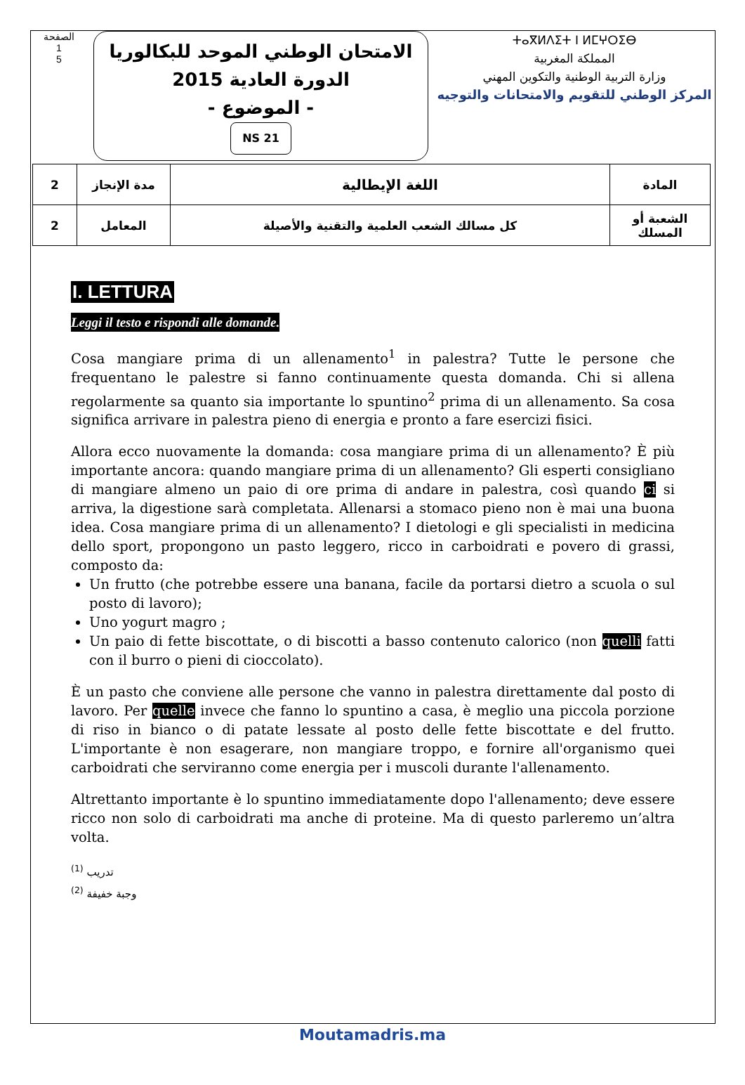الصفحة
1
5
الامتحان الوطني الموحد للبكالوريا
الدورة العادية 2015
- الموضوع -
NS 21
ⵜⴰⴳⵍⴷⵉⵜ ⵏ ⵍⵎⵖⵔⵉⴱ
المملكة المغربية
وزارة التربية الوطنية والتكوين المهني
المركز الوطني للتقويم والامتحانات والتوجيه
| 2 | مدة الإنجاز | اللغة الإيطالية | المادة |
| 2 | المعامل | كل مسالك الشعب العلمية والتقنية والأصيلة | الشعبة أو المسلك |
I. LETTURA
Leggi il testo e rispondi alle domande.
Cosa mangiare prima di un allenamento<sup>1</sup> in palestra? Tutte le persone che frequentano le palestre si fanno continuamente questa domanda. Chi si allena regolarmente sa quanto sia importante lo spuntino<sup>2</sup> prima di un allenamento. Sa cosa significa arrivare in palestra pieno di energia e pronto a fare esercizi fisici.
Allora ecco nuovamente la domanda: cosa mangiare prima di un allenamento? È più importante ancora: quando mangiare prima di un allenamento? Gli esperti consigliano di mangiare almeno un paio di ore prima di andare in palestra, così quando ci si arriva, la digestione sarà completata. Allenarsi a stomaco pieno non è mai una buona idea. Cosa mangiare prima di un allenamento? I dietologi e gli specialisti in medicina dello sport, propongono un pasto leggero, ricco in carboidrati e povero di grassi, composto da:
Un frutto (che potrebbe essere una banana, facile da portarsi dietro a scuola o sul posto di lavoro);
Uno yogurt magro ;
Un paio di fette biscottate, o di biscotti a basso contenuto calorico (non quelli fatti con il burro o pieni di cioccolato).
È un pasto che conviene alle persone che vanno in palestra direttamente dal posto di lavoro. Per quelle invece che fanno lo spuntino a casa, è meglio una piccola porzione di riso in bianco o di patate lessate al posto delle fette biscottate e del frutto. L'importante è non esagerare, non mangiare troppo, e fornire all'organismo quei carboidrati che serviranno come energia per i muscoli durante l'allenamento.
Altrettanto importante è lo spuntino immediatamente dopo l'allenamento; deve essere ricco non solo di carboidrati ma anche di proteine. Ma di questo parleremo un’altra volta.
<sup>(1)</sup> تدريب
<sup>(2)</sup> وجبة خفيفة
Moutamadris.ma